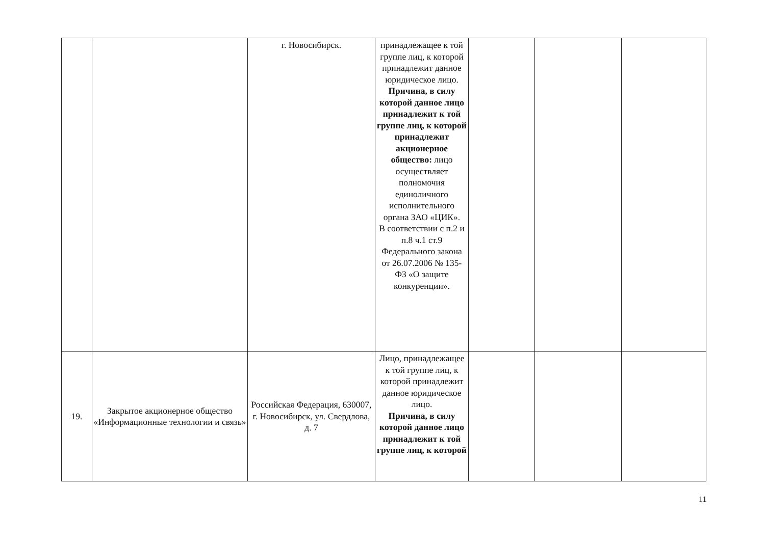| | | г. Новосибирск. | принадлежащее к той группе лиц, к которой принадлежит данное юридическое лицо. Причина, в силу которой данное лицо принадлежит к той группе лиц, к которой принадлежит акционерное общество: лицо осуществляет полномочия единоличного исполнительного органа ЗАО «ЦИК». В соответствии с п.2 и п.8 ч.1 ст.9 Федерального закона от 26.07.2006 № 135-ФЗ «О защите конкуренции». | | | |
| 19. | Закрытое акционерное общество «Информационные технологии и связь» | Российская Федерация, 630007, г. Новосибирск, ул. Свердлова, д. 7 | Лицо, принадлежащее к той группе лиц, к которой принадлежит данное юридическое лицо. Причина, в силу которой данное лицо принадлежит к той группе лиц, к которой | | | |
11